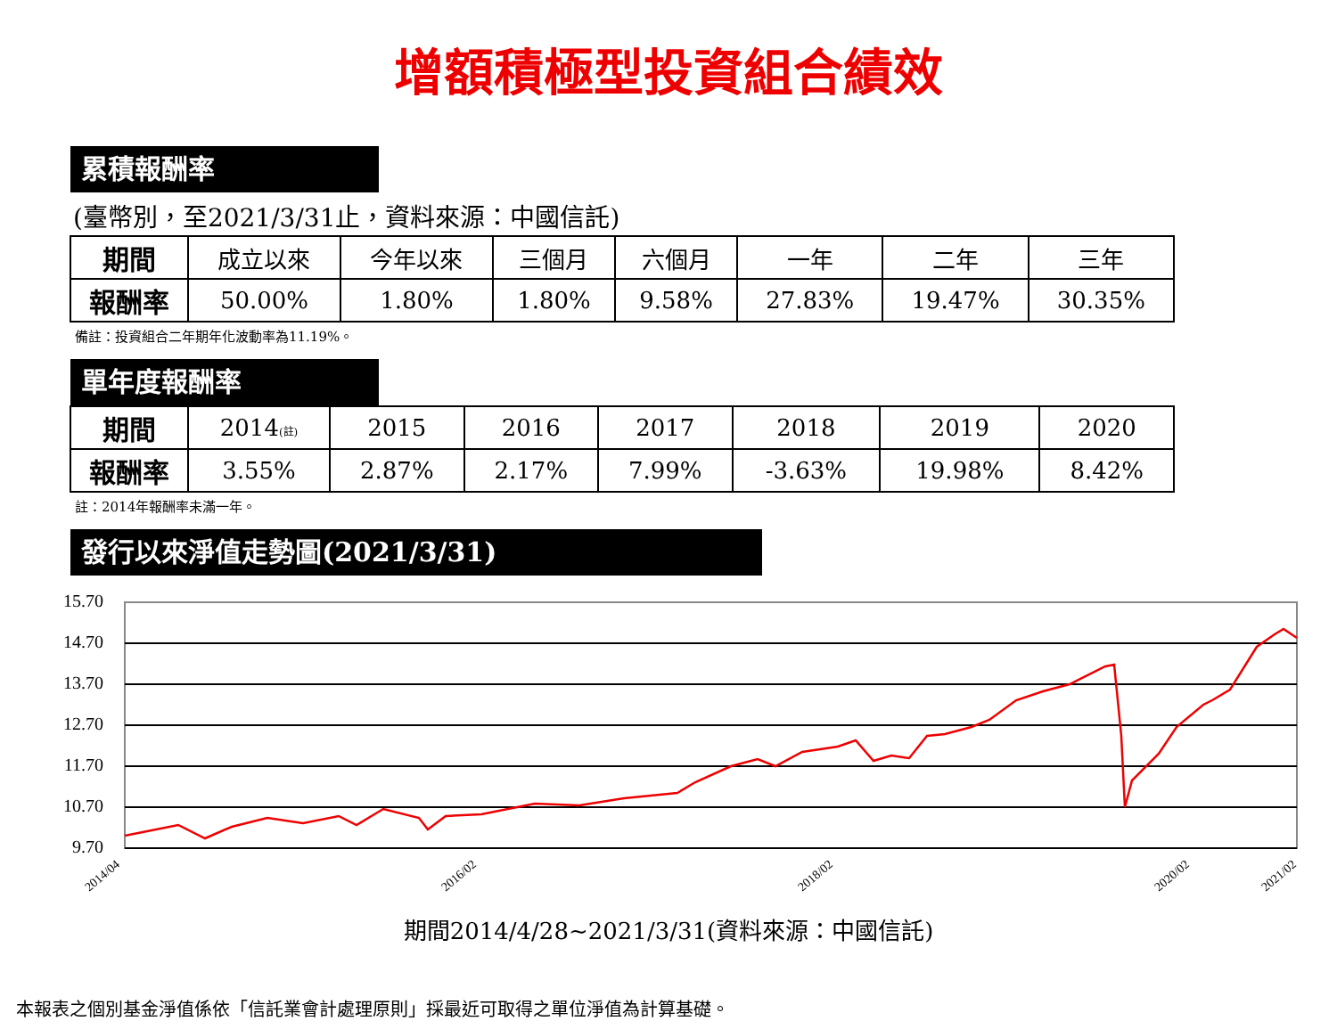增額積極型投資組合績效
累積報酬率
(臺幣別，至2021/3/31止，資料來源：中國信託)
| 期間 | 成立以來 | 今年以來 | 三個月 | 六個月 | 一年 | 二年 | 三年 |
| 報酬率 | 50.00% | 1.80% | 1.80% | 9.58% | 27.83% | 19.47% | 30.35% |
備註：投資組合二年期年化波動率為11.19%。
單年度報酬率
| 期間 | 2014 (註) | 2015 | 2016 | 2017 | 2018 | 2019 | 2020 |
| 報酬率 | 3.55% | 2.87% | 2.17% | 7.99% | -3.63% | 19.98% | 8.42% |
註：2014年報酬率未滿一年。
發行以來淨值走勢圖(2021/3/31)
15.70
14.70
13.70
12.70
11.70
10.70
9.70
2014/04
2016/02
2018/02
2020/02
2021/02
期間2014/4/28~2021/3/31(資料來源：中國信託)
本報表之個別基金淨值係依「信託業會計處理原則」採最近可取得之單位淨值為計算基礎。